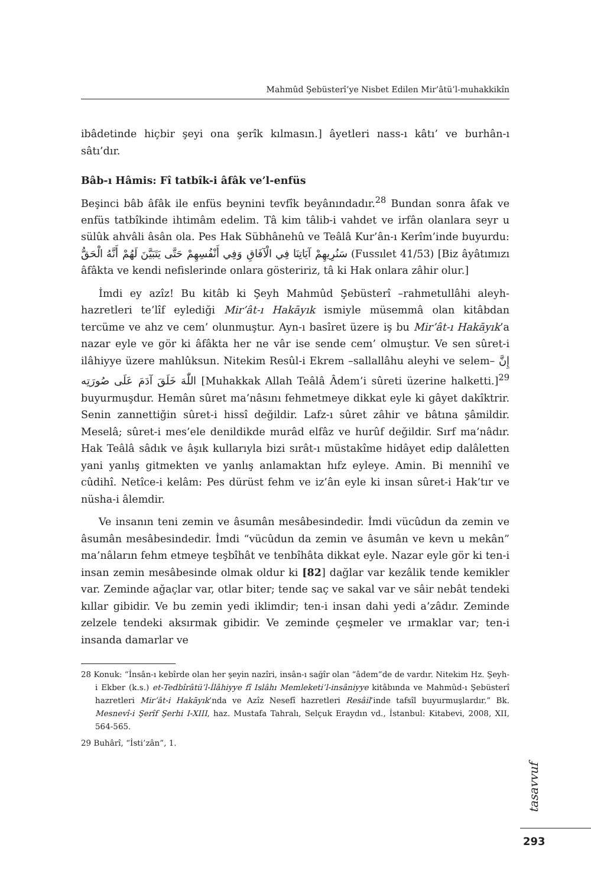Mahmûd Şebüsterî’ye Nisbet Edilen Mir’âtü’l-muhakkikîn
ibâdetinde hiçbir şeyi ona şerîk kılmasın.] âyetleri nass-ı kâtı’ ve burhân-ı sâtı’dır.
Bâb-ı Hâmis: Fî tatbîk-i âfâk ve’l-enfüs
Beşinci bâb âfâk ile enfüs beynini tevfîk beyânındadır.<sup>28</sup> Bundan sonra âfak ve enfüs tatbîkinde ihtimâm edelim. Tâ kim tâlib-i vahdet ve irfân olanlara seyr u sülûk ahvâli âsân ola. Pes Hak Sübhânehû ve Teâlâ Kur’ân-ı Kerîm’inde buyurdu: سَنُرِيهِمْ آيَاتِنَا فِي الْآفَاقِ وَفِي أَنْفُسِهِمْ حَتَّى يَتَبَيَّنَ لَهُمْ أَنَّهُ الْحَقُّ (Fussılet 41/53) [Biz âyâtımızı âfâkta ve kendi nefislerinde onlara gösteririz, tâ ki Hak onlara zâhir olur.]
İmdi ey azîz! Bu kitâb ki Şeyh Mahmûd Şebüsterî –rahmetullâhi aleyh-hazretleri te’lîf eylediği Mir’ât-ı Hakāyık ismiyle müsemmâ olan kitâbdan tercüme ve ahz ve cem’ olunmuştur. Ayn-ı basîret üzere iş bu Mir’ât-ı Hakāyık’a nazar eyle ve gör ki âfâkta her ne vâr ise sende cem’ olmuştur. Ve sen sûret-i ilâhiyye üzere mahlûksun. Nitekim Resûl-i Ekrem –sallallâhu aleyhi ve selem– إِنَّ اللّٰهَ خَلَقَ آدَمَ عَلَى صُورَتِه [Muhakkak Allah Teâlâ Âdem’i sûreti üzerine halketti.]<sup>29</sup> buyurmuşdur. Hemân sûret ma’nâsını fehmetmeye dikkat eyle ki gâyet dakîktrir. Senin zannettiğin sûret-i hissî değildir. Lafz-ı sûret zâhir ve bâtına şâmildir. Meselâ; sûret-i mes’ele denildikde murâd elfâz ve hurûf değildir. Sırf ma’nâdır. Hak Teâlâ sâdık ve âşık kullarıyla bizi sırât-ı müstakîme hidâyet edip dalâletten yani yanlış gitmekten ve yanlış anlamaktan hıfz eyleye. Amin. Bi mennihî ve cûdihî. Netîce-i kelâm: Pes dürüst fehm ve iz’ân eyle ki insan sûret-i Hak’tır ve nüsha-i âlemdir.
Ve insanın teni zemin ve âsumân mesâbesindedir. İmdi vücûdun da zemin ve âsumân mesâbesindedir. İmdi “vücûdun da zemin ve âsumân ve kevn u mekân” ma’nâların fehm etmeye teşbîhât ve tenbîhâta dikkat eyle. Nazar eyle gör ki ten-i insan zemin mesâbesinde olmak oldur ki [82] dağlar var kezâlik tende kemikler var. Zeminde ağaçlar var, otlar biter; tende saç ve sakal var ve sâir nebât tendeki kıllar gibidir. Ve bu zemin yedi iklimdir; ten-i insan dahi yedi a’zâdır. Zeminde zelzele tendeki aksırmak gibidir. Ve zeminde çeşmeler ve ırmaklar var; ten-i insanda damarlar ve
28 Konuk: “İnsân-ı kebîrde olan her şeyin nazîri, insân-ı sağîr olan “âdem”de de vardır. Nitekim Hz. Şeyh-i Ekber (k.s.) et-Tedbîrâtü’l-İlâhiyye fî Islâhı Memleketi’l-insâniyye kitâbında ve Mahmûd-ı Şebüsterî hazretleri Mir’ât-i Hakāyık’nda ve Azîz Nesefî hazretleri Resâil’inde tafsîl buyurmuşlardır.” Bk. Mesnevî-i Şerîf Şerhi I-XIII, haz. Mustafa Tahralı, Selçuk Eraydın vd., İstanbul: Kitabevi, 2008, XII, 564-565.
29 Buhârî, “İsti’zân”, 1.
tasavvuf
293